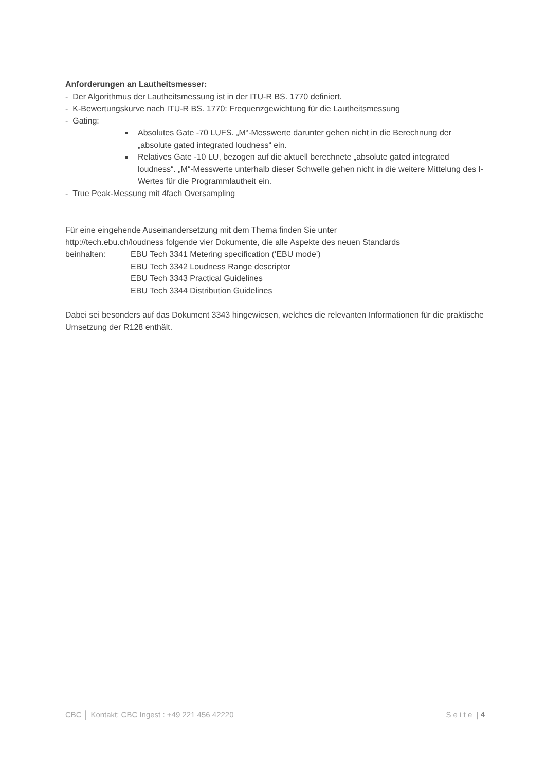Anforderungen an Lautheitsmesser:
- Der Algorithmus der Lautheitsmessung ist in der ITU-R BS. 1770 definiert.
- K-Bewertungskurve nach ITU-R BS. 1770: Frequenzgewichtung für die Lautheitsmessung
- Gating:
Absolutes Gate -70 LUFS. „M“-Messwerte darunter gehen nicht in die Berechnung der „absolute gated integrated loudness“ ein.
Relatives Gate -10 LU, bezogen auf die aktuell berechnete „absolute gated integrated loudness“. „M“-Messwerte unterhalb dieser Schwelle gehen nicht in die weitere Mittelung des I-Wertes für die Programmlautheit ein.
- True Peak-Messung mit 4fach Oversampling
Für eine eingehende Auseinandersetzung mit dem Thema finden Sie unter
http://tech.ebu.ch/loudness folgende vier Dokumente, die alle Aspekte des neuen Standards
beinhalten: EBU Tech 3341 Metering specification (‘EBU mode’)
EBU Tech 3342 Loudness Range descriptor
EBU Tech 3343 Practical Guidelines
EBU Tech 3344 Distribution Guidelines
Dabei sei besonders auf das Dokument 3343 hingewiesen, welches die relevanten Informationen für die praktische Umsetzung der R128 enthält.
CBC │ Kontakt: CBC Ingest : +49 221 456 42220 S e i t e | 4